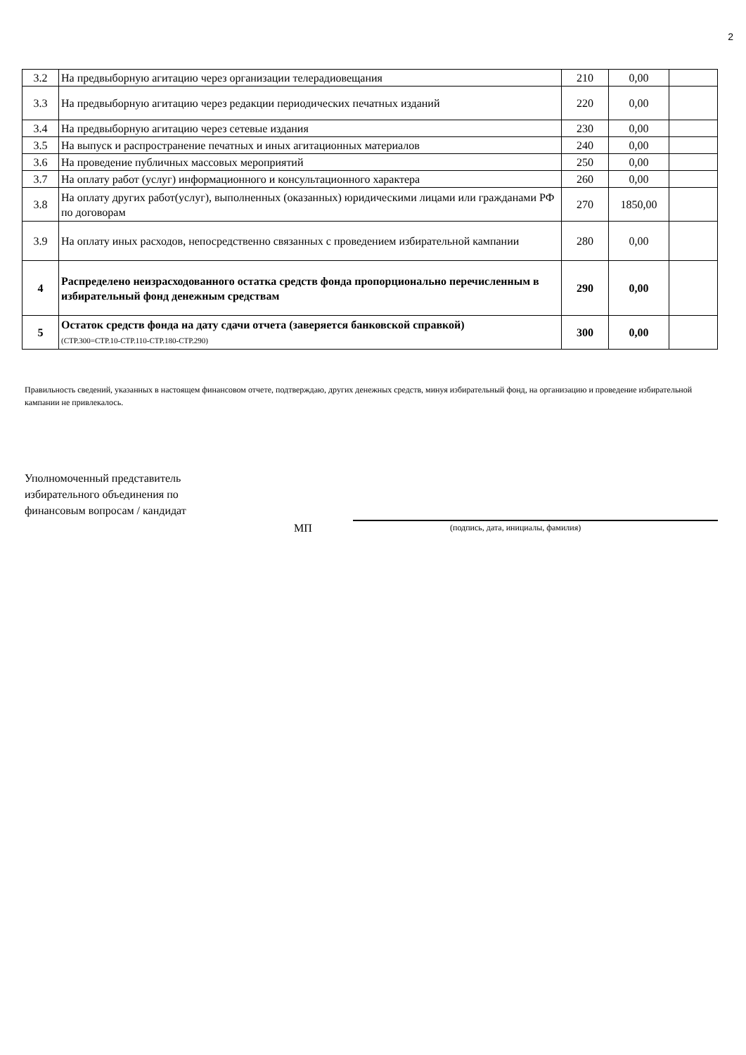2
| 3.2 | На предвыборную агитацию через организации телерадиовещания | 210 | 0,00 | |
| 3.3 | На предвыборную агитацию через редакции периодических печатных изданий | 220 | 0,00 | |
| 3.4 | На предвыборную агитацию через сетевые издания | 230 | 0,00 | |
| 3.5 | На выпуск и распространение печатных и иных агитационных материалов | 240 | 0,00 | |
| 3.6 | На проведение публичных массовых мероприятий | 250 | 0,00 | |
| 3.7 | На оплату работ (услуг) информационного и консультационного характера | 260 | 0,00 | |
| 3.8 | На оплату других работ(услуг), выполненных (оказанных) юридическими лицами или гражданами РФ по договорам | 270 | 1850,00 | |
| 3.9 | На оплату иных расходов, непосредственно связанных с проведением избирательной кампании | 280 | 0,00 | |
| 4 | Распределено неизрасходованного остатка средств фонда пропорционально перечисленным в избирательный фонд денежным средствам | 290 | 0,00 | |
| 5 | Остаток средств фонда на дату сдачи отчета (заверяется банковской справкой) (СТР.300=СТР.10-СТР.110-СТР.180-СТР.290) | 300 | 0,00 | |
Правильность сведений, указанных в настоящем финансовом отчете, подтверждаю, других денежных средств, минуя избирательный фонд, на организацию и проведение избирательной кампании не привлекалось.
Уполномоченный представитель
избирательного объединения по
финансовым вопросам / кандидат
МП
(подпись, дата, инициалы, фамилия)